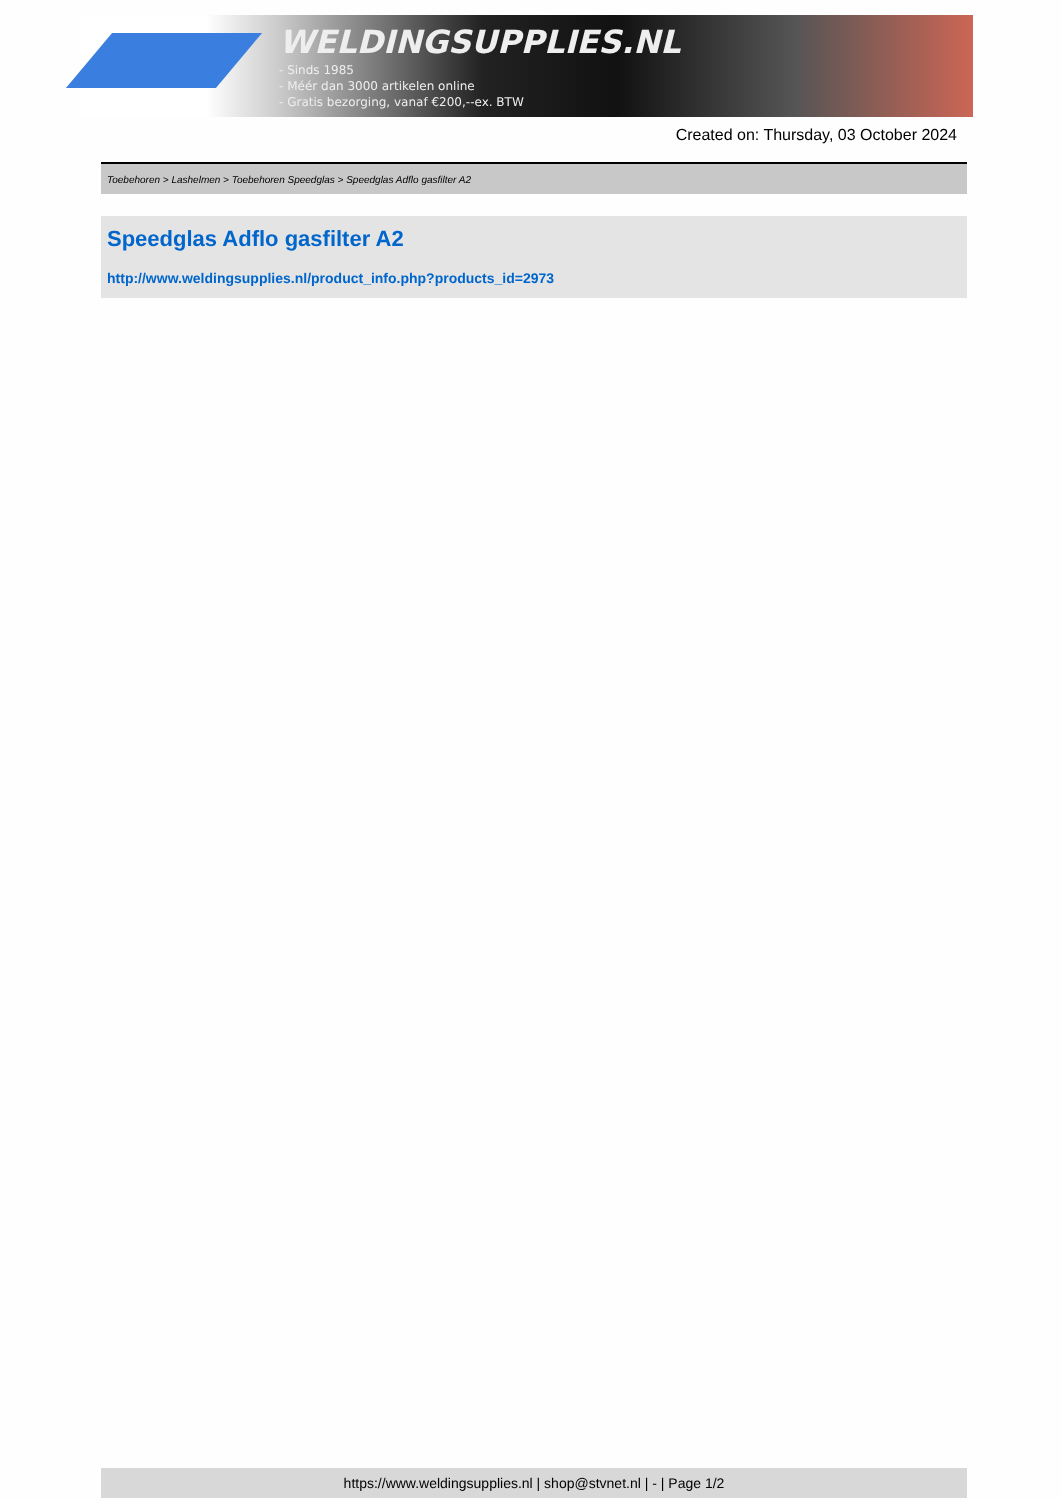WELDINGSUPPLIES.NL
- Sinds 1985
- Méér dan 3000 artikelen online
- Gratis bezorging, vanaf €200,--ex. BTW
Created on: Thursday, 03 October 2024
Toebehoren > Lashelmen > Toebehoren Speedglas > Speedglas Adflo gasfilter A2
Speedglas Adflo gasfilter A2
http://www.weldingsupplies.nl/product_info.php?products_id=2973
https://www.weldingsupplies.nl | shop@stvnet.nl | - | Page 1/2